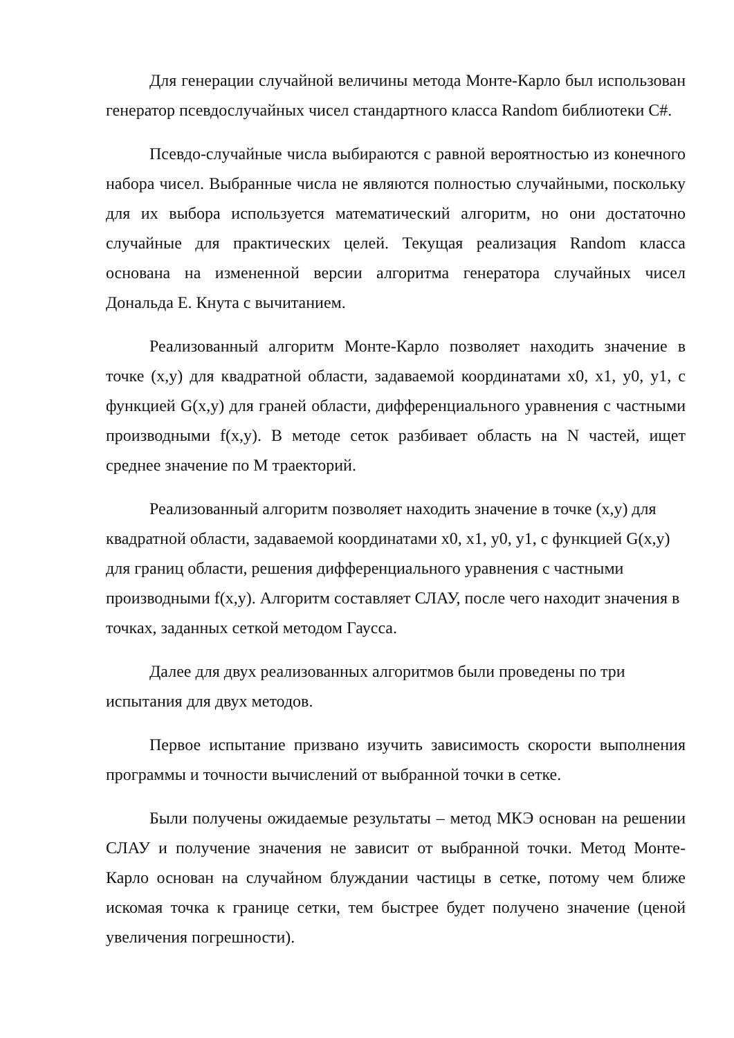Для генерации случайной величины метода Монте-Карло был использован генератор псевдослучайных чисел стандартного класса Random библиотеки C#.
Псевдо-случайные числа выбираются с равной вероятностью из конечного набора чисел. Выбранные числа не являются полностью случайными, поскольку для их выбора используется математический алгоритм, но они достаточно случайные для практических целей. Текущая реализация Random класса основана на измененной версии алгоритма генератора случайных чисел Дональда Е. Кнута с вычитанием.
Реализованный алгоритм Монте-Карло позволяет находить значение в точке (x,y) для квадратной области, задаваемой координатами x0, x1, y0, y1, с функцией G(x,y) для граней области, дифференциального уравнения с частными производными f(x,y). В методе сеток разбивает область на N частей, ищет среднее значение по M траекторий.
Реализованный алгоритм позволяет находить значение в точке (x,y) для квадратной области, задаваемой координатами x0, x1, y0, y1, с функцией G(x,y) для границ области, решения дифференциального уравнения с частными производными f(x,y). Алгоритм составляет СЛАУ, после чего находит значения в точках, заданных сеткой методом Гаусса.
Далее для двух реализованных алгоритмов были проведены по три испытания для двух методов.
Первое испытание призвано изучить зависимость скорости выполнения программы и точности вычислений от выбранной точки в сетке.
Были получены ожидаемые результаты – метод МКЭ основан на решении СЛАУ и получение значения не зависит от выбранной точки. Метод Монте-Карло основан на случайном блуждании частицы в сетке, потому чем ближе искомая точка к границе сетки, тем быстрее будет получено значение (ценой увеличения погрешности).